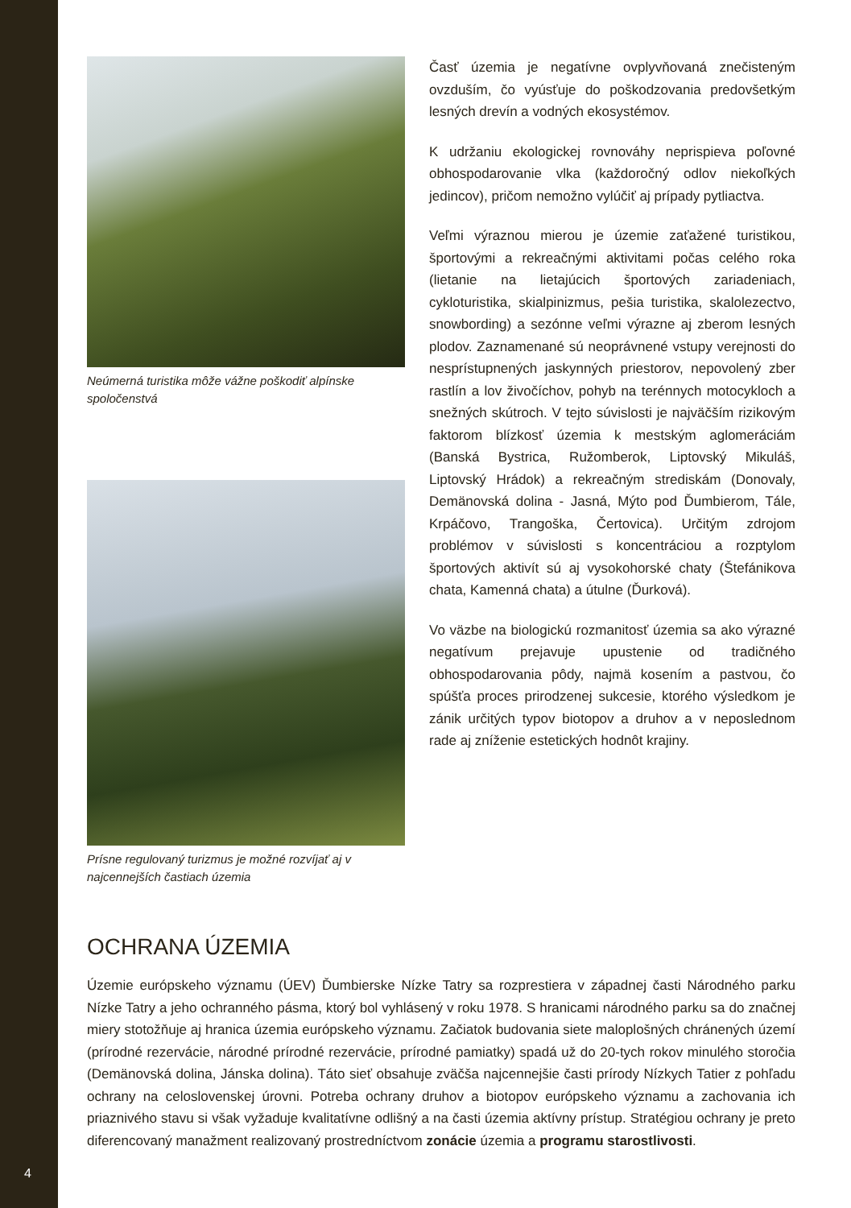Neúmerná turistika môže vážne poškodiť alpínske spoločenstvá
Prísne regulovaný turizmus je možné rozvíjať aj v najcennejších častiach územia
Časť územia je negatívne ovplyvňovaná znečisteným ovzduším, čo vyúsťuje do poškodzovania predovšetkým lesných drevín a vodných ekosystémov.
K udržaniu ekologickej rovnováhy neprispieva poľovné obhospodarovanie vlka (každoročný odlov niekoľkých jedincov), pričom nemožno vylúčiť aj prípady pytliactva.
Veľmi výraznou mierou je územie zaťažené turistikou, športovými a rekreačnými aktivitami počas celého roka (lietanie na lietajúcich športových zariadeniach, cykloturistika, skialpinizmus, pešia turistika, skalolezectvo, snowbording) a sezónne veľmi výrazne aj zberom lesných plodov. Zaznamenané sú neoprávnené vstupy verejnosti do nesprístupnených jaskynných priestorov, nepovolený zber rastlín a lov živočíchov, pohyb na terénnych motocykloch a snežných skútroch. V tejto súvislosti je najväčším rizikovým faktorom blízkosť územia k mestským aglomeráciám (Banská Bystrica, Ružomberok, Liptovský Mikuláš, Liptovský Hrádok) a rekreačným strediskám (Donovaly, Demänovská dolina - Jasná, Mýto pod Ďumbierom, Tále, Krpáčovo, Trangoška, Čertovica). Určitým zdrojom problémov v súvislosti s koncentráciou a rozptylom športových aktivít sú aj vysokohorské chaty (Štefánikova chata, Kamenná chata) a útulne (Ďurková).
Vo väzbe na biologickú rozmanitosť územia sa ako výrazné negatívum prejavuje upustenie od tradičného obhospodarovania pôdy, najmä kosením a pastvou, čo spúšťa proces prirodzenej sukcesie, ktorého výsledkom je zánik určitých typov biotopov a druhov a v neposlednom rade aj zníženie estetických hodnôt krajiny.
OCHRANA ÚZEMIA
Územie európskeho významu (ÚEV) Ďumbierske Nízke Tatry sa rozprestiera v západnej časti Národného parku Nízke Tatry a jeho ochranného pásma, ktorý bol vyhlásený v roku 1978. S hranicami národného parku sa do značnej miery stotožňuje aj hranica územia európskeho významu. Začiatok budovania siete maloplošných chránených území (prírodné rezervácie, národné prírodné rezervácie, prírodné pamiatky) spadá už do 20-tych rokov minulého storočia (Demänovská dolina, Jánska dolina). Táto sieť obsahuje zväčša najcennejšie časti prírody Nízkych Tatier z pohľadu ochrany na celoslovenskej úrovni. Potreba ochrany druhov a biotopov európskeho významu a zachovania ich priaznivého stavu si však vyžaduje kvalitatívne odlišný a na časti územia aktívny prístup. Stratégiou ochrany je preto diferencovaný manažment realizovaný prostredníctvom zonácie územia a programu starostlivosti.
4